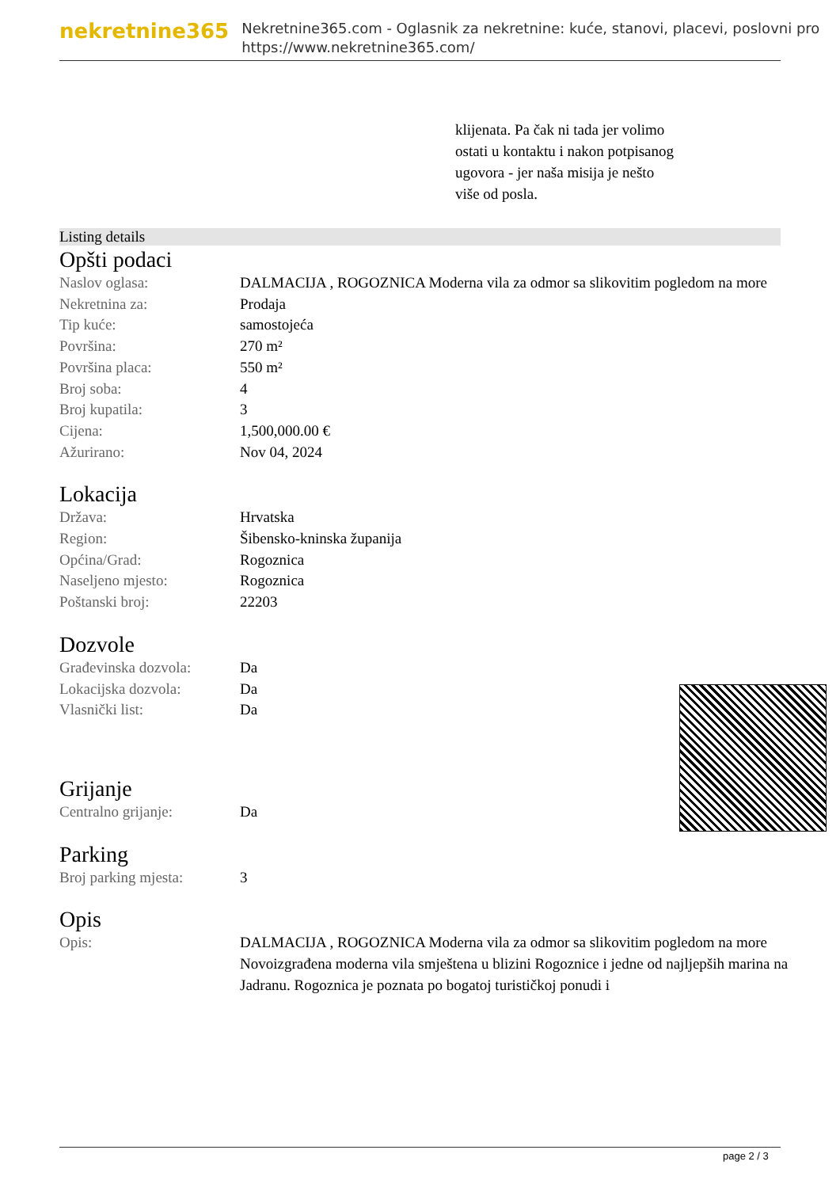nekretnine365
Nekretnine365.com - Oglasnik za nekretnine: kuće, stanovi, placevi, poslovni pro
https://www.nekretnine365.com/
klijenata. Pa čak ni tada jer volimo ostati u kontaktu i nakon potpisanog ugovora - jer naša misija je nešto više od posla.
Listing details
Opšti podaci
| Naslov oglasa: | DALMACIJA , ROGOZNICA Moderna vila za odmor sa slikovitim pogledom na more |
| Nekretnina za: | Prodaja |
| Tip kuće: | samostojeća |
| Površina: | 270 m² |
| Površina placa: | 550 m² |
| Broj soba: | 4 |
| Broj kupatila: | 3 |
| Cijena: | 1,500,000.00 € |
| Ažurirano: | Nov 04, 2024 |
Lokacija
| Država: | Hrvatska |
| Region: | Šibensko-kninska županija |
| Općina/Grad: | Rogoznica |
| Naseljeno mjesto: | Rogoznica |
| Poštanski broj: | 22203 |
Dozvole
| Građevinska dozvola: | Da |
| Lokacijska dozvola: | Da |
| Vlasnički list: | Da |
Grijanje
| Centralno grijanje: | Da |
Parking
| Broj parking mjesta: | 3 |
Opis
| Opis: | DALMACIJA , ROGOZNICA Moderna vila za odmor sa slikovitim pogledom na more Novoizgrađena moderna vila smještena u blizini Rogoznice i jedne od najljepših marina na Jadranu. Rogoznica je poznata po bogatoj turističkoj ponudi i |
page 2 / 3